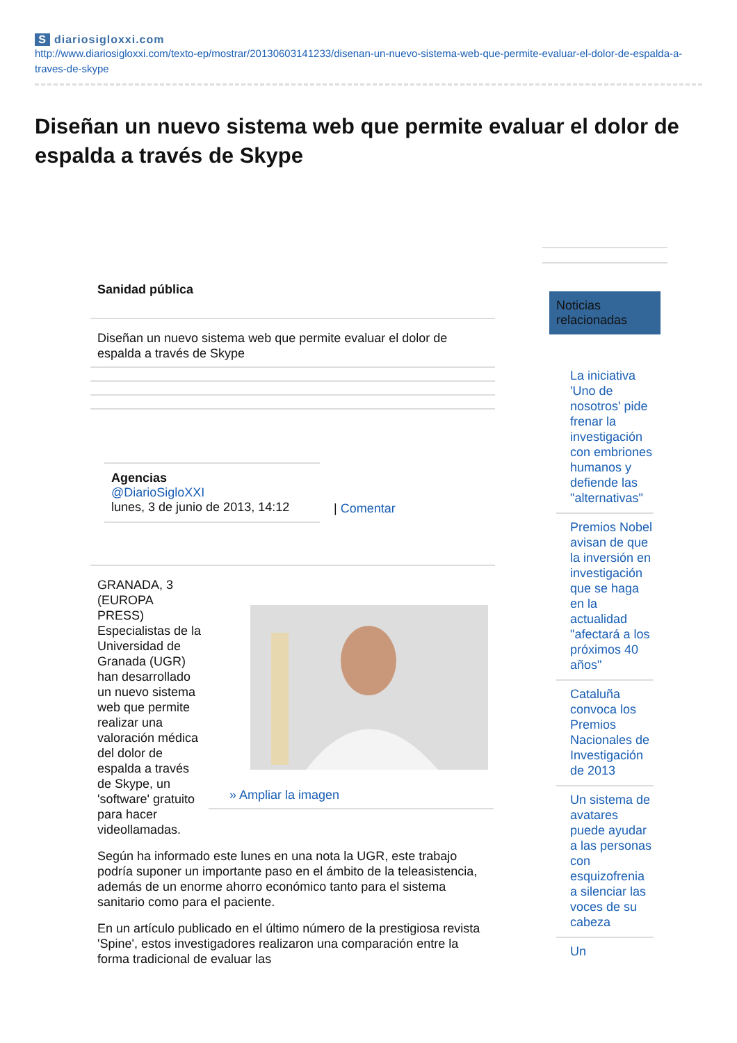Sdiariosigloxxi.com
http://www.diariosigloxxi.com/texto-ep/mostrar/20130603141233/disenan-un-nuevo-sistema-web-que-permite-evaluar-el-dolor-de-espalda-a-traves-de-skype
Diseñan un nuevo sistema web que permite evaluar el dolor de espalda a través de Skype
Sanidad pública
Diseñan un nuevo sistema web que permite evaluar el dolor de espalda a través de Skype
Agencias
@DiarioSigloXXI
lunes, 3 de junio de 2013, 14:12
| Comentar
GRANADA, 3 (EUROPA PRESS) Especialistas de la Universidad de Granada (UGR) han desarrollado un nuevo sistema web que permite realizar una valoración médica del dolor de espalda a través de Skype, un 'software' gratuito para hacer videollamadas.
» Ampliar la imagen
Según ha informado este lunes en una nota la UGR, este trabajo podría suponer un importante paso en el ámbito de la teleasistencia, además de un enorme ahorro económico tanto para el sistema sanitario como para el paciente.
En un artículo publicado en el último número de la prestigiosa revista 'Spine', estos investigadores realizaron una comparación entre la forma tradicional de evaluar las
Noticias relacionadas
La iniciativa 'Uno de nosotros' pide frenar la investigación con embriones humanos y defiende las "alternativas"
Premios Nobel avisan de que la inversión en investigación que se haga en la actualidad "afectará a los próximos 40 años"
Cataluña convoca los Premios Nacionales de Investigación de 2013
Un sistema de avatares puede ayudar a las personas con esquizofrenia a silenciar las voces de su cabeza
Un